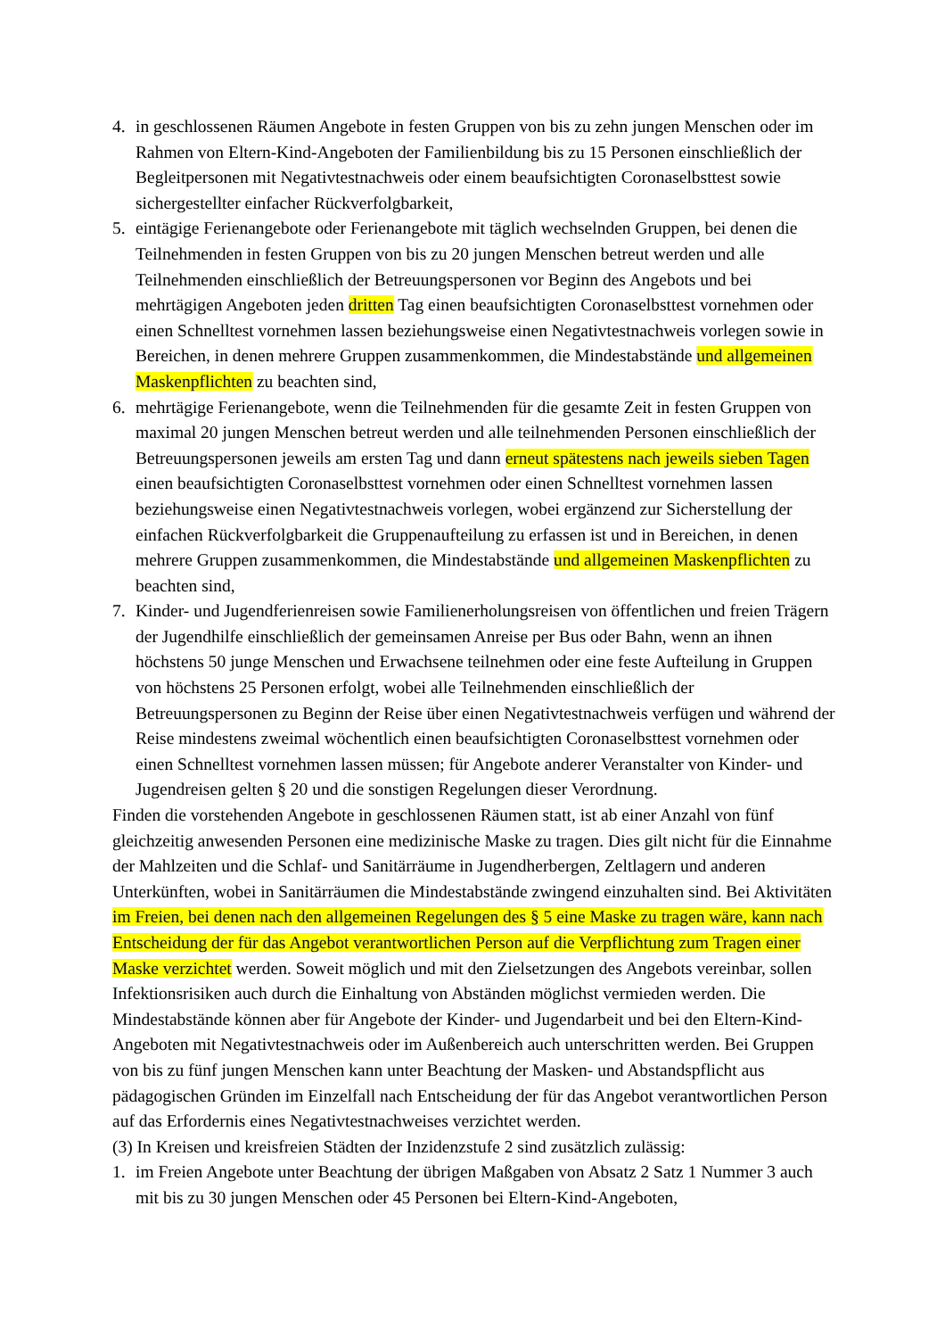4. in geschlossenen Räumen Angebote in festen Gruppen von bis zu zehn jungen Menschen oder im Rahmen von Eltern-Kind-Angeboten der Familienbildung bis zu 15 Personen einschließlich der Begleitpersonen mit Negativtestnachweis oder einem beaufsichtigten Coronaselbsttest sowie sichergestellter einfacher Rückverfolgbarkeit,
5. eintägige Ferienangebote oder Ferienangebote mit täglich wechselnden Gruppen, bei denen die Teilnehmenden in festen Gruppen von bis zu 20 jungen Menschen betreut werden und alle Teilnehmenden einschließlich der Betreuungspersonen vor Beginn des Angebots und bei mehrtägigen Angeboten jeden dritten Tag einen beaufsichtigten Coronaselbsttest vornehmen oder einen Schnelltest vornehmen lassen beziehungsweise einen Negativtestnachweis vorlegen sowie in Bereichen, in denen mehrere Gruppen zusammenkommen, die Mindestabstände und allgemeinen Maskenpflichten zu beachten sind,
6. mehrtägige Ferienangebote, wenn die Teilnehmenden für die gesamte Zeit in festen Gruppen von maximal 20 jungen Menschen betreut werden und alle teilnehmenden Personen einschließlich der Betreuungspersonen jeweils am ersten Tag und dann erneut spätestens nach jeweils sieben Tagen einen beaufsichtigten Coronaselbsttest vornehmen oder einen Schnelltest vornehmen lassen beziehungsweise einen Negativtestnachweis vorlegen, wobei ergänzend zur Sicherstellung der einfachen Rückverfolgbarkeit die Gruppenaufteilung zu erfassen ist und in Bereichen, in denen mehrere Gruppen zusammenkommen, die Mindestabstände und allgemeinen Maskenpflichten zu beachten sind,
7. Kinder- und Jugendferienreisen sowie Familienerholungsreisen von öffentlichen und freien Trägern der Jugendhilfe einschließlich der gemeinsamen Anreise per Bus oder Bahn, wenn an ihnen höchstens 50 junge Menschen und Erwachsene teilnehmen oder eine feste Aufteilung in Gruppen von höchstens 25 Personen erfolgt, wobei alle Teilnehmenden einschließlich der Betreuungspersonen zu Beginn der Reise über einen Negativtestnachweis verfügen und während der Reise mindestens zweimal wöchentlich einen beaufsichtigten Coronaselbsttest vornehmen oder einen Schnelltest vornehmen lassen müssen; für Angebote anderer Veranstalter von Kinder- und Jugendreisen gelten § 20 und die sonstigen Regelungen dieser Verordnung.
Finden die vorstehenden Angebote in geschlossenen Räumen statt, ist ab einer Anzahl von fünf gleichzeitig anwesenden Personen eine medizinische Maske zu tragen. Dies gilt nicht für die Einnahme der Mahlzeiten und die Schlaf- und Sanitärräume in Jugendherbergen, Zeltlagern und anderen Unterkünften, wobei in Sanitärräumen die Mindestabstände zwingend einzuhalten sind. Bei Aktivitäten im Freien, bei denen nach den allgemeinen Regelungen des § 5 eine Maske zu tragen wäre, kann nach Entscheidung der für das Angebot verantwortlichen Person auf die Verpflichtung zum Tragen einer Maske verzichtet werden. Soweit möglich und mit den Zielsetzungen des Angebots vereinbar, sollen Infektionsrisiken auch durch die Einhaltung von Abständen möglichst vermieden werden. Die Mindestabstände können aber für Angebote der Kinder- und Jugendarbeit und bei den Eltern-Kind-Angeboten mit Negativtestnachweis oder im Außenbereich auch unterschritten werden. Bei Gruppen von bis zu fünf jungen Menschen kann unter Beachtung der Masken- und Abstandspflicht aus pädagogischen Gründen im Einzelfall nach Entscheidung der für das Angebot verantwortlichen Person auf das Erfordernis eines Negativtestnachweises verzichtet werden.
(3) In Kreisen und kreisfreien Städten der Inzidenzstufe 2 sind zusätzlich zulässig:
1. im Freien Angebote unter Beachtung der übrigen Maßgaben von Absatz 2 Satz 1 Nummer 3 auch mit bis zu 30 jungen Menschen oder 45 Personen bei Eltern-Kind-Angeboten,